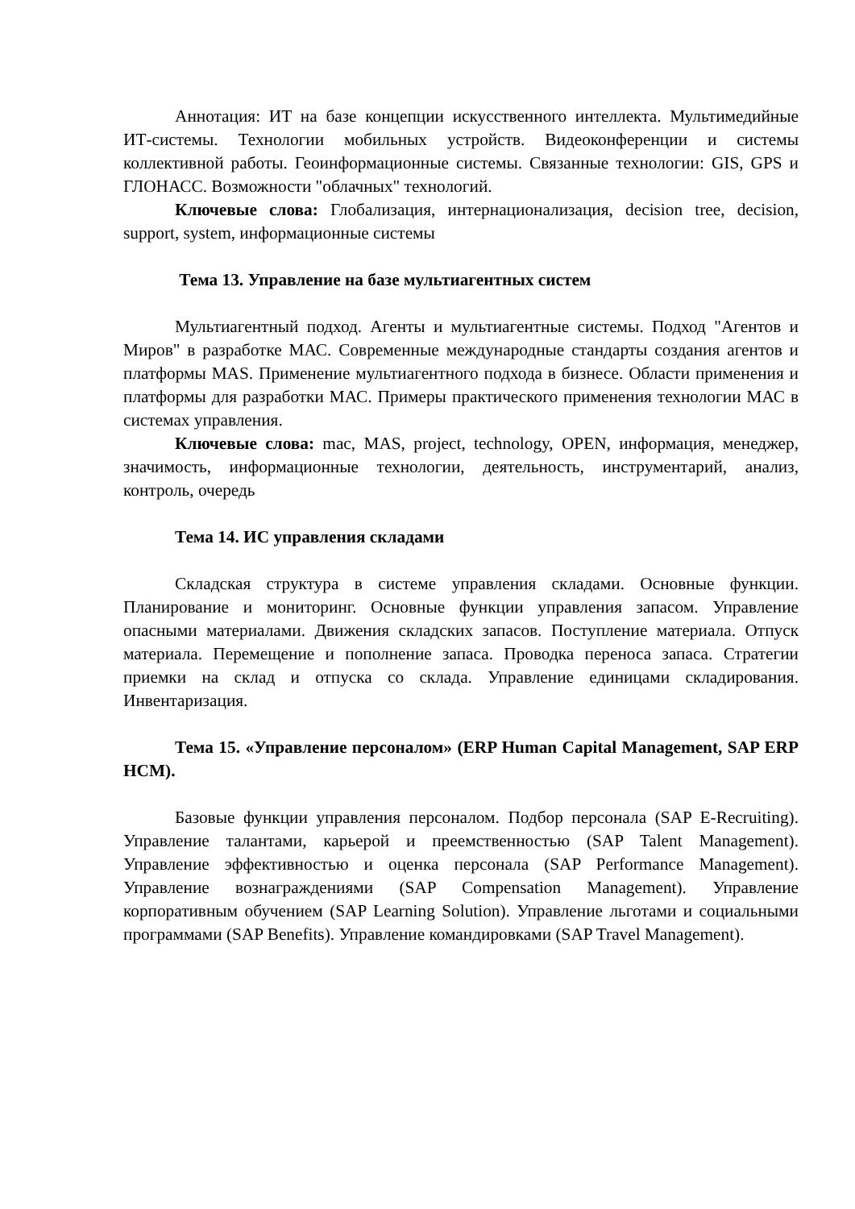Аннотация: ИТ на базе концепции искусственного интеллекта. Мультимедийные ИТ-системы. Технологии мобильных устройств. Видеоконференции и системы коллективной работы. Геоинформационные системы. Связанные технологии: GIS, GPS и ГЛОНАСС. Возможности "облачных" технологий.
Ключевые слова: Глобализация, интернационализация, decision tree, decision, support, system, информационные системы
Тема 13. Управление на базе мультиагентных систем
Мультиагентный подход. Агенты и мультиагентные системы. Подход "Агентов и Миров" в разработке МАС. Современные международные стандарты создания агентов и платформы MAS. Применение мультиагентного подхода в бизнесе. Области применения и платформы для разработки МАС. Примеры практического применения технологии МАС в системах управления.
Ключевые слова: mac, MAS, project, technology, OPEN, информация, менеджер, значимость, информационные технологии, деятельность, инструментарий, анализ, контроль, очередь
Тема 14. ИС управления складами
Складская структура в системе управления складами. Основные функции. Планирование и мониторинг. Основные функции управления запасом. Управление опасными материалами. Движения складских запасов. Поступление материала. Отпуск материала. Перемещение и пополнение запаса. Проводка переноса запаса. Стратегии приемки на склад и отпуска со склада. Управление единицами складирования. Инвентаризация.
Тема 15. «Управление персоналом» (ERP Human Capital Management, SAP ERP HCM).
Базовые функции управления персоналом. Подбор персонала (SAP E-Recruiting). Управление талантами, карьерой и преемственностью (SAP Talent Management). Управление эффективностью и оценка персонала (SAP Performance Management). Управление вознаграждениями (SAP Compensation Management). Управление корпоративным обучением (SAP Learning Solution). Управление льготами и социальными программами (SAP Benefits). Управление командировками (SAP Travel Management).